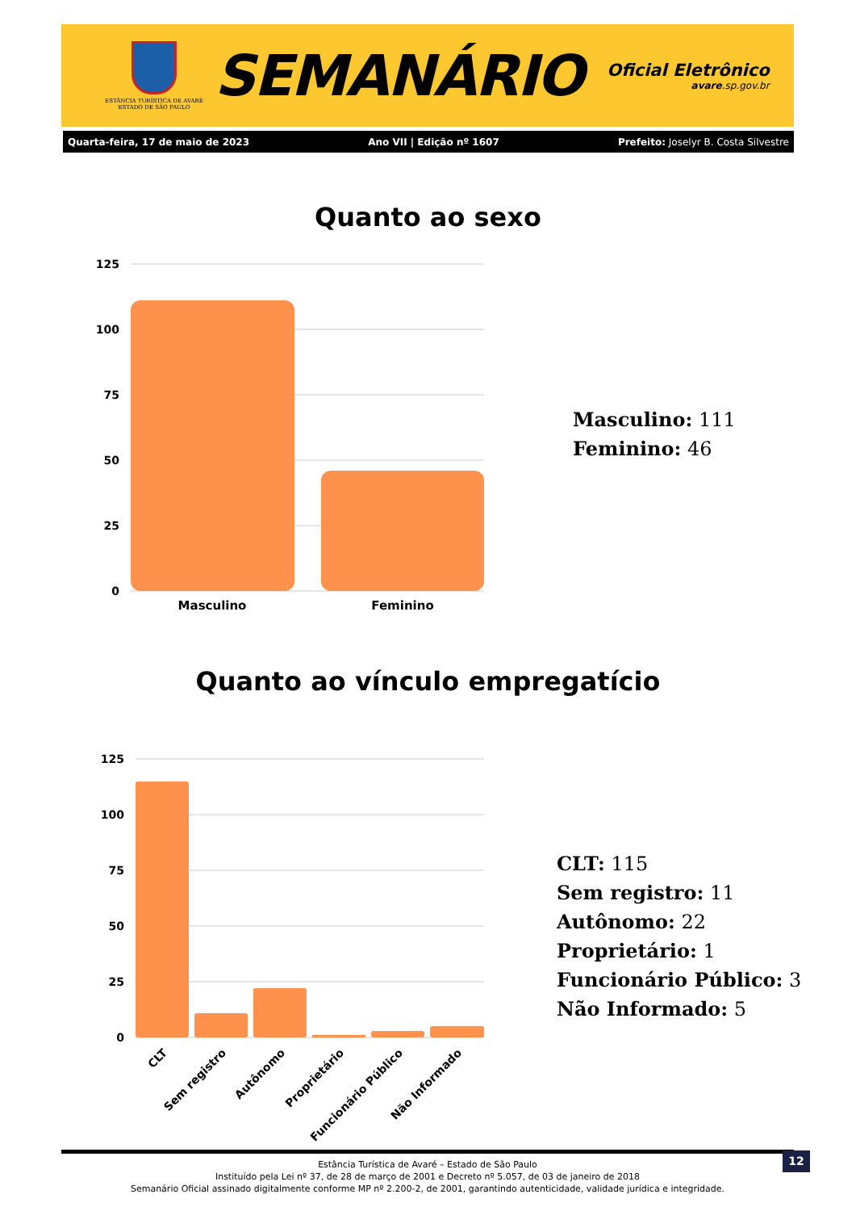ESTÂNCIA TURÍSTICA DE AVARÉ
ESTADO DE SÃO PAULO
SEMANÁRIO
Oficial Eletrônico
avare.sp.gov.br
Quarta-feira, 17 de maio de 2023 Ano VII | Edição nº 1607 Prefeito: Joselyr B. Costa Silvestre
Quanto ao sexo
125
100
75
50
25
0
Masculino
Feminino
Masculino: 111
Feminino: 46
Quanto ao vínculo empregatício
125
100
75
50
25
0
CLT
Sem registro
Autônomo
Proprietário
Funcionário Público
Não Informado
CLT: 115
Sem registro: 11
Autônomo: 22
Proprietário: 1
Funcionário Público: 3
Não Informado: 5
Estância Turística de Avaré – Estado de São Paulo
Instituído pela Lei nº 37, de 28 de março de 2001 e Decreto nº 5.057, de 03 de janeiro de 2018
Semanário Oficial assinado digitalmente conforme MP nº 2.200-2, de 2001, garantindo autenticidade, validade jurídica e integridade.
12